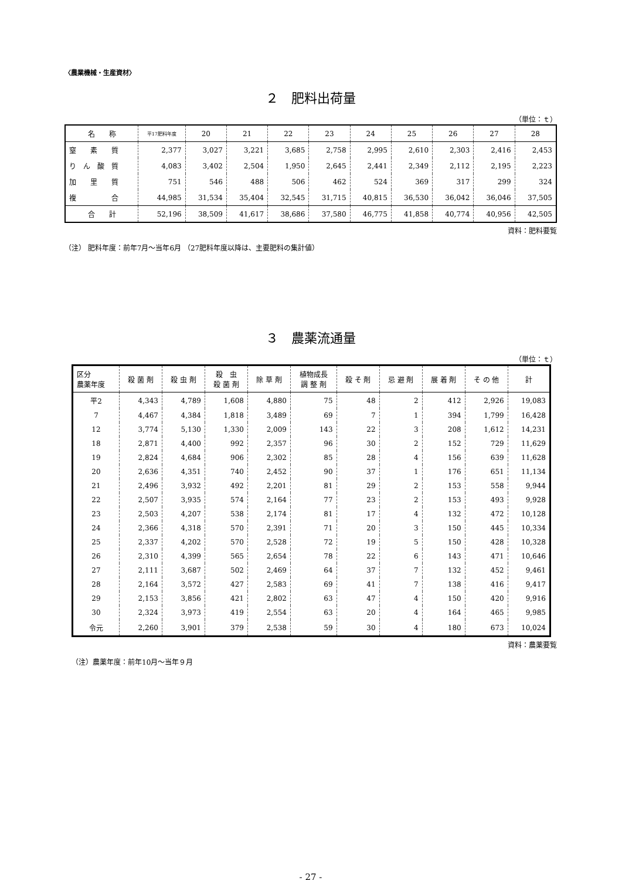〈農業機械・生産資材〉
２　肥料出荷量
（単位：ｔ）
| 名 称 | 平17肥料年度 | 20 | 21 | 22 | 23 | 24 | 25 | 26 | 27 | 28 |
| --- | --- | --- | --- | --- | --- | --- | --- | --- | --- | --- |
| 窒 素 質 | 2,377 | 3,027 | 3,221 | 3,685 | 2,758 | 2,995 | 2,610 | 2,303 | 2,416 | 2,453 |
| り ん 酸 質 | 4,083 | 3,402 | 2,504 | 1,950 | 2,645 | 2,441 | 2,349 | 2,112 | 2,195 | 2,223 |
| 加 里 質 | 751 | 546 | 488 | 506 | 462 | 524 | 369 | 317 | 299 | 324 |
| 複 合 | 44,985 | 31,534 | 35,404 | 32,545 | 31,715 | 40,815 | 36,530 | 36,042 | 36,046 | 37,505 |
| 合 計 | 52,196 | 38,509 | 41,617 | 38,686 | 37,580 | 46,775 | 41,858 | 40,774 | 40,956 | 42,505 |
資料：肥料要覧
（注） 肥料年度：前年7月～当年6月 （27肥料年度以降は、主要肥料の集計値）
３　農薬流通量
（単位：ｔ）
| 区分 農薬年度 | 殺 菌 剤 | 殺 虫 剤 | 殺 虫 殺 菌 剤 | 除 草 剤 | 植物成長 調 整 剤 | 殺 そ 剤 | 忌 避 剤 | 展 着 剤 | そ の 他 | 計 |
| --- | --- | --- | --- | --- | --- | --- | --- | --- | --- | --- |
| 平2 | 4,343 | 4,789 | 1,608 | 4,880 | 75 | 48 | 2 | 412 | 2,926 | 19,083 |
| 7 | 4,467 | 4,384 | 1,818 | 3,489 | 69 | 7 | 1 | 394 | 1,799 | 16,428 |
| 12 | 3,774 | 5,130 | 1,330 | 2,009 | 143 | 22 | 3 | 208 | 1,612 | 14,231 |
| 18 | 2,871 | 4,400 | 992 | 2,357 | 96 | 30 | 2 | 152 | 729 | 11,629 |
| 19 | 2,824 | 4,684 | 906 | 2,302 | 85 | 28 | 4 | 156 | 639 | 11,628 |
| 20 | 2,636 | 4,351 | 740 | 2,452 | 90 | 37 | 1 | 176 | 651 | 11,134 |
| 21 | 2,496 | 3,932 | 492 | 2,201 | 81 | 29 | 2 | 153 | 558 | 9,944 |
| 22 | 2,507 | 3,935 | 574 | 2,164 | 77 | 23 | 2 | 153 | 493 | 9,928 |
| 23 | 2,503 | 4,207 | 538 | 2,174 | 81 | 17 | 4 | 132 | 472 | 10,128 |
| 24 | 2,366 | 4,318 | 570 | 2,391 | 71 | 20 | 3 | 150 | 445 | 10,334 |
| 25 | 2,337 | 4,202 | 570 | 2,528 | 72 | 19 | 5 | 150 | 428 | 10,328 |
| 26 | 2,310 | 4,399 | 565 | 2,654 | 78 | 22 | 6 | 143 | 471 | 10,646 |
| 27 | 2,111 | 3,687 | 502 | 2,469 | 64 | 37 | 7 | 132 | 452 | 9,461 |
| 28 | 2,164 | 3,572 | 427 | 2,583 | 69 | 41 | 7 | 138 | 416 | 9,417 |
| 29 | 2,153 | 3,856 | 421 | 2,802 | 63 | 47 | 4 | 150 | 420 | 9,916 |
| 30 | 2,324 | 3,973 | 419 | 2,554 | 63 | 20 | 4 | 164 | 465 | 9,985 |
| 令元 | 2,260 | 3,901 | 379 | 2,538 | 59 | 30 | 4 | 180 | 673 | 10,024 |
資料：農薬要覧
（注）農薬年度：前年10月～当年９月
- 27 -